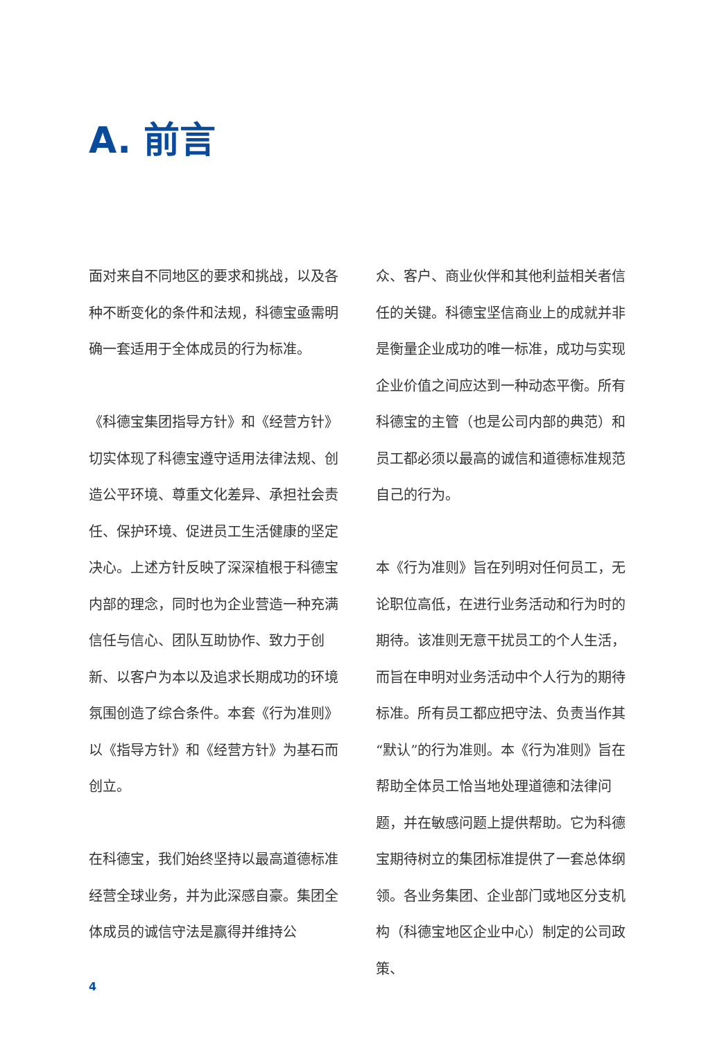A. 前言
面对来自不同地区的要求和挑战，以及各种不断变化的条件和法规，科德宝亟需明确一套适用于全体成员的行为标准。
《科德宝集团指导方针》和《经营方针》切实体现了科德宝遵守适用法律法规、创造公平环境、尊重文化差异、承担社会责任、保护环境、促进员工生活健康的坚定决心。上述方针反映了深深植根于科德宝内部的理念，同时也为企业营造一种充满信任与信心、团队互助协作、致力于创新、以客户为本以及追求长期成功的环境氛围创造了综合条件。本套《行为准则》以《指导方针》和《经营方针》为基石而创立。
在科德宝，我们始终坚持以最高道德标准经营全球业务，并为此深感自豪。集团全体成员的诚信守法是赢得并维持公
众、客户、商业伙伴和其他利益相关者信任的关键。科德宝坚信商业上的成就并非是衡量企业成功的唯一标准，成功与实现企业价值之间应达到一种动态平衡。所有科德宝的主管（也是公司内部的典范）和员工都必须以最高的诚信和道德标准规范自己的行为。
本《行为准则》旨在列明对任何员工，无论职位高低，在进行业务活动和行为时的期待。该准则无意干扰员工的个人生活，而旨在申明对业务活动中个人行为的期待标准。所有员工都应把守法、负责当作其“默认”的行为准则。本《行为准则》旨在帮助全体员工恰当地处理道德和法律问题，并在敏感问题上提供帮助。它为科德宝期待树立的集团标准提供了一套总体纲领。各业务集团、企业部门或地区分支机构（科德宝地区企业中心）制定的公司政策、
4